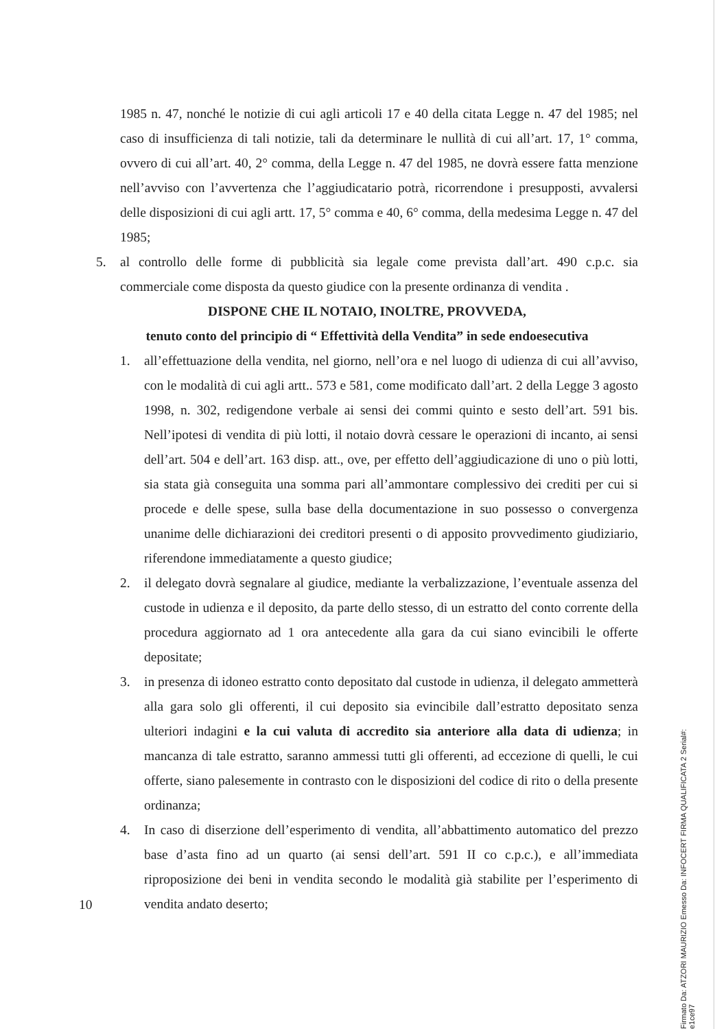1985 n. 47, nonché le notizie di cui agli articoli 17 e 40 della citata Legge n. 47 del 1985; nel caso di insufficienza di tali notizie, tali da determinare le nullità di cui all’art. 17, 1° comma, ovvero di cui all’art. 40, 2° comma, della Legge n. 47 del 1985, ne dovrà essere fatta menzione nell’avviso con l’avvertenza che l’aggiudicatario potrà, ricorrendone i presupposti, avvalersi delle disposizioni di cui agli artt. 17, 5° comma e 40, 6° comma, della medesima Legge n. 47 del 1985;
5. al controllo delle forme di pubblicità sia legale come prevista dall’art. 490 c.p.c. sia commerciale come disposta da questo giudice con la presente ordinanza di vendita .
DISPONE CHE IL NOTAIO, INOLTRE, PROVVEDA,
tenuto conto del principio di “ Effettività della Vendita” in sede endoesecutiva
1. all’effettuazione della vendita, nel giorno, nell’ora e nel luogo di udienza di cui all’avviso, con le modalità di cui agli artt.. 573 e 581, come modificato dall’art. 2 della Legge 3 agosto 1998, n. 302, redigendone verbale ai sensi dei commi quinto e sesto dell’art. 591 bis. Nell’ipotesi di vendita di più lotti, il notaio dovrà cessare le operazioni di incanto, ai sensi dell’art. 504 e dell’art. 163 disp. att., ove, per effetto dell’aggiudicazione di uno o più lotti, sia stata già conseguita una somma pari all’ammontare complessivo dei crediti per cui si procede e delle spese, sulla base della documentazione in suo possesso o convergenza unanime delle dichiarazioni dei creditori presenti o di apposito provvedimento giudiziario, riferendone immediatamente a questo giudice;
2. il delegato dovrà segnalare al giudice, mediante la verbalizzazione, l’eventuale assenza del custode in udienza e il deposito, da parte dello stesso, di un estratto del conto corrente della procedura aggiornato ad 1 ora antecedente alla gara da cui siano evincibili le offerte depositate;
3. in presenza di idoneo estratto conto depositato dal custode in udienza, il delegato ammetterà alla gara solo gli offerenti, il cui deposito sia evincibile dall’estratto depositato senza ulteriori indagini e la cui valuta di accredito sia anteriore alla data di udienza; in mancanza di tale estratto, saranno ammessi tutti gli offerenti, ad eccezione di quelli, le cui offerte, siano palesemente in contrasto con le disposizioni del codice di rito o della presente ordinanza;
4. In caso di diserzione dell’esperimento di vendita, all’abbattimento automatico del prezzo base d’asta fino ad un quarto (ai sensi dell’art. 591 II co c.p.c.), e all’immediata riproposizione dei beni in vendita secondo le modalità già stabilite per l’esperimento di vendita andato deserto;
10
Firmato Da: ATZORI MAURIZIO Emesso Da: INFOCERT FIRMA QUALIFICATA 2 Serial#: e1ce97